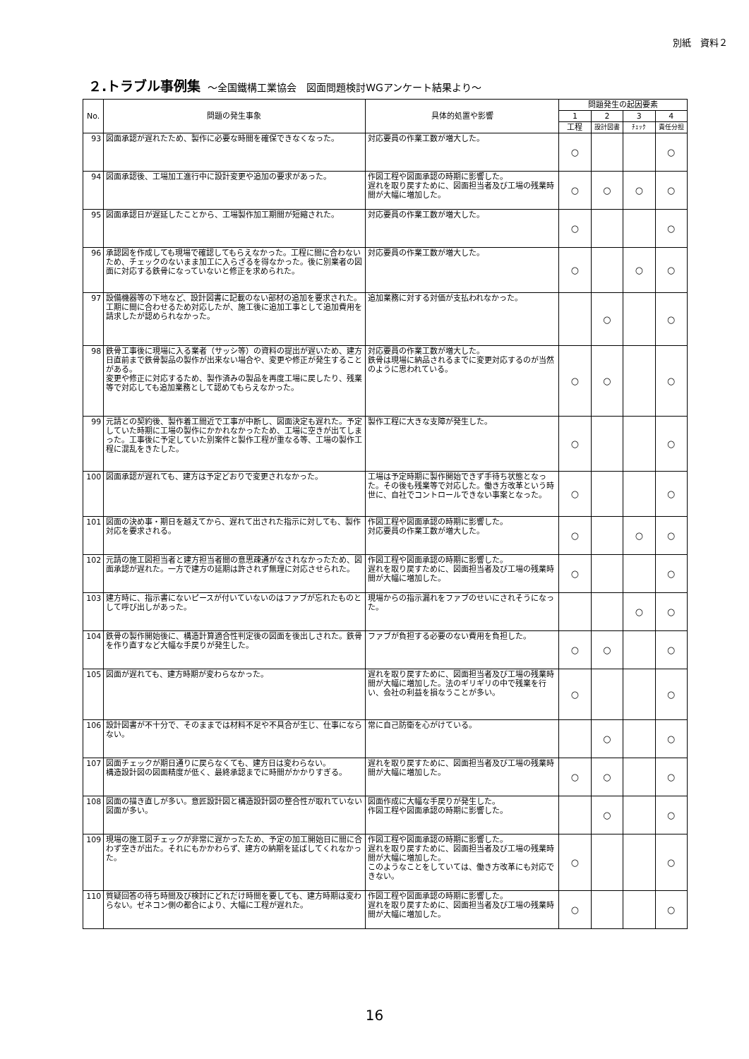別紙　資料２
２.トラブル事例集 ～全国鐵構工業協会　図面問題検討WGアンケート結果より～
| No. | 問題の発生事象 | 具体的処置や影響 | 問題発生の起因要素 | | | |
| --- | --- | --- | --- | --- | --- | --- |
| | | | 1 | 2 | 3 | 4 |
| | | | 工程 | 設計図書 | ﾁｪｯｸ | 責任分担 |
| 93 | 図面承認が遅れたため、製作に必要な時間を確保できなくなった。 | 対応要員の作業工数が増大した。 | ○ | | | ○ |
| 94 | 図面承認後、工場加工進行中に設計変更や追加の要求があった。 | 作図工程や図面承認の時期に影響した。 遅れを取り戻すために、図面担当者及び工場の残業時間が大幅に増加した。 | ○ | ○ | ○ | ○ |
| 95 | 図面承認日が遅延したことから、工場製作加工期間が短縮された。 | 対応要員の作業工数が増大した。 | ○ | | | ○ |
| 96 | 承認図を作成しても現場で確認してもらえなかった。工程に間に合わないため、チェックのないまま加工に入らざるを得なかった。後に別業者の図面に対応する鉄骨になっていないと修正を求められた。 | 対応要員の作業工数が増大した。 | ○ | | ○ | ○ |
| 97 | 設備機器等の下地など、設計図書に記載のない部材の追加を要求された。 工期に間に合わせるため対応したが、施工後に追加工事として追加費用を請求したが認められなかった。 | 追加業務に対する対価が支払われなかった。 | | ○ | | ○ |
| 98 | 鉄骨工事後に現場に入る業者（サッシ等）の資料の提出が遅いため、建方日直前まで鉄骨製品の製作が出来ない場合や、変更や修正が発生することがある。 変更や修正に対応するため、製作済みの製品を再度工場に戻したり、残業等で対応しても追加業務として認めてもらえなかった。 | 対応要員の作業工数が増大した。 鉄骨は現場に納品されるまでに変更対応するのが当然のように思われている。 | ○ | ○ | | ○ |
| 99 | 元請との契約後、製作着工間近で工事が中断し、図面決定も遅れた。予定していた時期に工場の製作にかかれなかったため、工場に空きが出てしまった。工事後に予定していた別案件と製作工程が重なる等、工場の製作工程に混乱をきたした。 | 製作工程に大きな支障が発生した。 | ○ | | | ○ |
| 100 | 図面承認が遅れても、建方は予定どおりで変更されなかった。 | 工場は予定時期に製作開始できず手待ち状態となった。その後も残業等で対応した。働き方改革という時世に、自社でコントロールできない事案となった。 | ○ | | | ○ |
| 101 | 図面の決め事・期日を越えてから、遅れて出された指示に対しても、製作対応を要求される。 | 作図工程や図面承認の時期に影響した。 対応要員の作業工数が増大した。 | ○ | | ○ | ○ |
| 102 | 元請の施工図担当者と建方担当者間の意思疎通がなされなかったため、図面承認が遅れた。一方で建方の延期は許されず無理に対応させられた。 | 作図工程や図面承認の時期に影響した。 遅れを取り戻すために、図面担当者及び工場の残業時間が大幅に増加した。 | ○ | | | ○ |
| 103 | 建方時に、指示書にないピースが付いていないのはファブが忘れたものとして呼び出しがあった。 | 現場からの指示漏れをファブのせいにされそうになった。 | | | ○ | ○ |
| 104 | 鉄骨の製作開始後に、構造計算適合性判定後の図面を後出しされた。鉄骨を作り直すなど大幅な手戻りが発生した。 | ファブが負担する必要のない費用を負担した。 | ○ | ○ | | ○ |
| 105 | 図面が遅れても、建方時期が変わらなかった。 | 遅れを取り戻すために、図面担当者及び工場の残業時間が大幅に増加した。法のギリギリの中で残業を行い、会社の利益を損なうことが多い。 | ○ | | | ○ |
| 106 | 設計図書が不十分で、そのままでは材料不足や不具合が生じ、仕事にならない。 | 常に自己防衛を心がけている。 | | ○ | | ○ |
| 107 | 図面チェックが期日通りに戻らなくても、建方日は変わらない。 構造設計図の図面精度が低く、最終承認までに時間がかかりすぎる。 | 遅れを取り戻すために、図面担当者及び工場の残業時間が大幅に増加した。 | ○ | ○ | | ○ |
| 108 | 図面の描き直しが多い。意匠設計図と構造設計図の整合性が取れていない図面が多い。 | 図面作成に大幅な手戻りが発生した。 作図工程や図面承認の時期に影響した。 | | ○ | | ○ |
| 109 | 現場の施工図チェックが非常に遅かったため、予定の加工開始日に間に合わず空きが出た。それにもかかわらず、建方の納期を延ばしてくれなかった。 | 作図工程や図面承認の時期に影響した。 遅れを取り戻すために、図面担当者及び工場の残業時間が大幅に増加した。 このようなことをしていては、働き方改革にも対応できない。 | ○ | | | ○ |
| 110 | 質疑回答の待ち時間及び検討にどれだけ時間を要しても、建方時期は変わらない。ゼネコン側の都合により、大幅に工程が遅れた。 | 作図工程や図面承認の時期に影響した。 遅れを取り戻すために、図面担当者及び工場の残業時間が大幅に増加した。 | ○ | | | ○ |
16